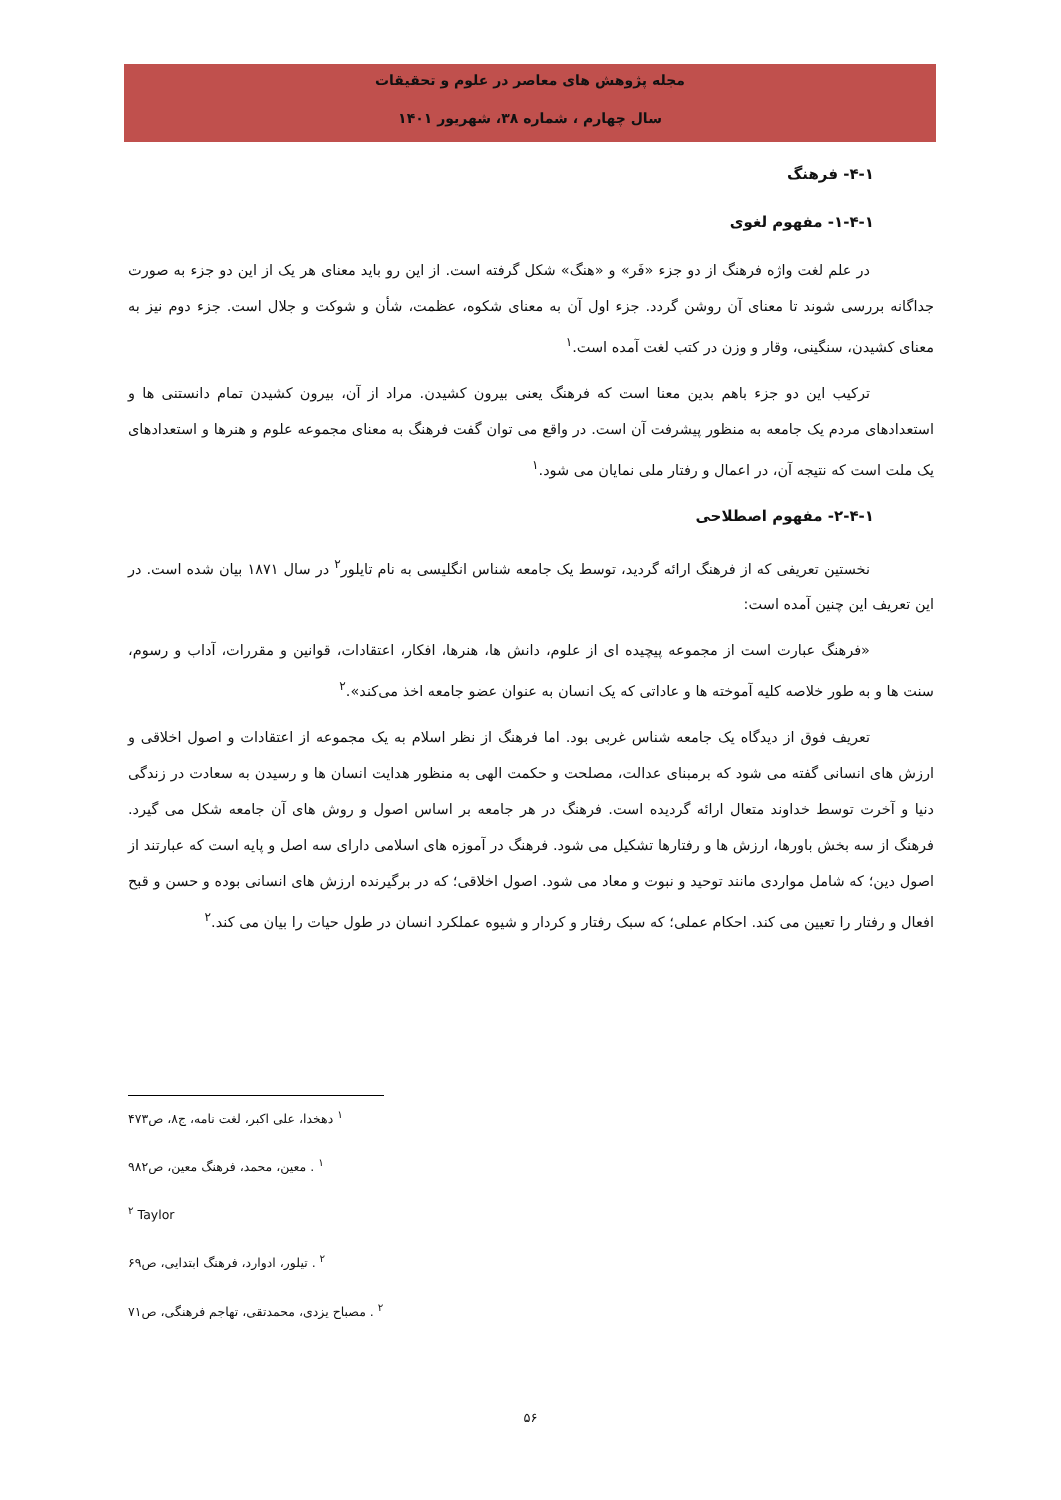مجله پژوهش های معاصر در علوم و تحقیقات
سال چهارم ، شماره ۳۸، شهریور ۱۴۰۱
۴-۱- فرهنگ
۱-۴-۱- مفهوم لغوی
در علم لغت واژه فرهنگ از دو جزء «فَر» و «هنگ» شکل گرفته است. از این رو باید معنای هر یک از این دو جزء به صورت جداگانه بررسی شوند تا معنای آن روشن گردد. جزء اول آن به معنای شکوه، عظمت، شأن و شوکت و جلال است. جزء دوم نیز به معنای کشیدن، سنگینی، وقار و وزن در کتب لغت آمده است.<sup>۱</sup>
ترکیب این دو جزء باهم بدین معنا است که فرهنگ یعنی بیرون کشیدن. مراد از آن، بیرون کشیدن تمام دانستنی ها و استعدادهای مردم یک جامعه به منظور پیشرفت آن است. در واقع می توان گفت فرهنگ به معنای مجموعه علوم و هنرها و استعدادهای یک ملت است که نتیجه آن، در اعمال و رفتار ملی نمایان می شود.<sup>۱</sup>
۲-۴-۱- مفهوم اصطلاحی
نخستین تعریفی که از فرهنگ ارائه گردید، توسط یک جامعه شناس انگلیسی به نام تایلور<sup>۲</sup> در سال ۱۸۷۱ بیان شده است. در این تعریف این چنین آمده است:
«فرهنگ عبارت است از مجموعه پیچیده ای از علوم، دانش ها، هنرها، افکار، اعتقادات، قوانین و مقررات، آداب و رسوم، سنت ها و به طور خلاصه کلیه آموخته ها و عاداتی که یک انسان به عنوان عضو جامعه اخذ می‌کند».<sup>۲</sup>
تعریف فوق از دیدگاه یک جامعه شناس غربی بود. اما فرهنگ از نظر اسلام به یک مجموعه از اعتقادات و اصول اخلاقی و ارزش های انسانی گفته می شود که برمبنای عدالت، مصلحت و حکمت الهی به منظور هدایت انسان ها و رسیدن به سعادت در زندگی دنیا و آخرت توسط خداوند متعال ارائه گردیده است. فرهنگ در هر جامعه بر اساس اصول و روش های آن جامعه شکل می گیرد. فرهنگ از سه بخش باورها، ارزش ها و رفتارها تشکیل می شود. فرهنگ در آموزه های اسلامی دارای سه اصل و پایه است که عبارتند از اصول دین؛ که شامل مواردی مانند توحید و نبوت و معاد می شود. اصول اخلاقی؛ که در برگیرنده ارزش های انسانی بوده و حسن و قبح افعال و رفتار را تعیین می کند. احکام عملی؛ که سبک رفتار و کردار و شیوه عملکرد انسان در طول حیات را بیان می کند.<sup>۲</sup>
<sup>۱</sup> دهخدا، علی اکبر، لغت نامه، ج۸، ص۴۷۳
<sup>۱</sup> . معین، محمد، فرهنگ معین، ص۹۸۲
<sup>۲</sup> Taylor
<sup>۲</sup> . تیلور، ادوارد، فرهنگ ابتدایی، ص۶۹
<sup>۲</sup> . مصباح یزدی، محمدتقی، تهاجم فرهنگی، ص۷۱
۵۶